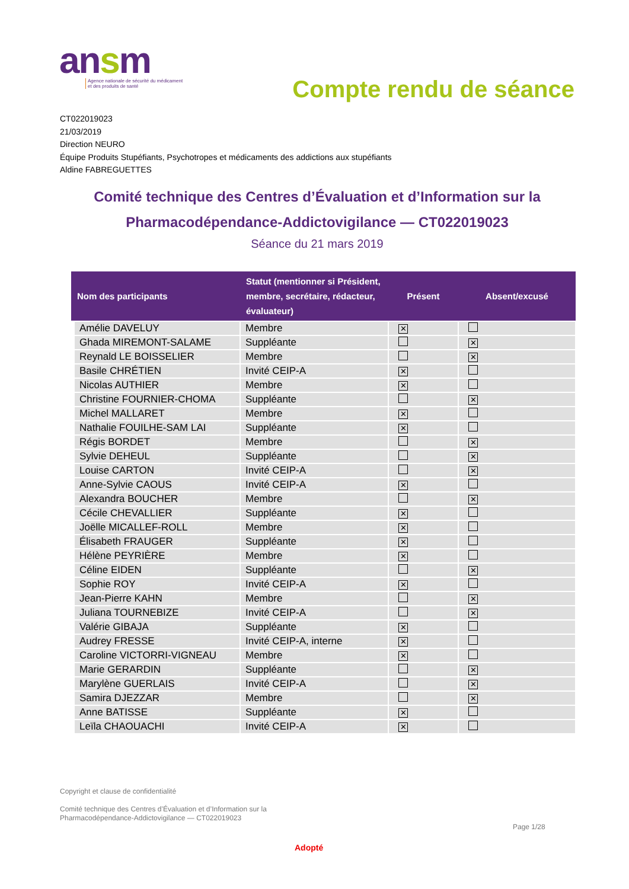ansm
Agence nationale de sécurité du médicament
et des produits de santé
Compte rendu de séance
CT022019023
21/03/2019
Direction NEURO
Équipe Produits Stupéfiants, Psychotropes et médicaments des addictions aux stupéfiants
Aldine FABREGUETTES
Comité technique des Centres d’Évaluation et d’Information sur la Pharmacodépendance-Addictovigilance — CT022019023
Séance du 21 mars 2019
| Nom des participants | Statut (mentionner si Président, membre, secrétaire, rédacteur, évaluateur) | Présent | Absent/excusé |
| --- | --- | --- | --- |
| Amélie DAVELUY | Membre | ✕ | |
| Ghada MIREMONT-SALAME | Suppléante | | ✕ |
| Reynald LE BOISSELIER | Membre | | ✕ |
| Basile CHRÉTIEN | Invité CEIP-A | ✕ | |
| Nicolas AUTHIER | Membre | ✕ | |
| Christine FOURNIER-CHOMA | Suppléante | | ✕ |
| Michel MALLARET | Membre | ✕ | |
| Nathalie FOUILHE-SAM LAI | Suppléante | ✕ | |
| Régis BORDET | Membre | | ✕ |
| Sylvie DEHEUL | Suppléante | | ✕ |
| Louise CARTON | Invité CEIP-A | | ✕ |
| Anne-Sylvie CAOUS | Invité CEIP-A | ✕ | |
| Alexandra BOUCHER | Membre | | ✕ |
| Cécile CHEVALLIER | Suppléante | ✕ | |
| Joëlle MICALLEF-ROLL | Membre | ✕ | |
| Élisabeth FRAUGER | Suppléante | ✕ | |
| Hélène PEYRIÈRE | Membre | ✕ | |
| Céline EIDEN | Suppléante | | ✕ |
| Sophie ROY | Invité CEIP-A | ✕ | |
| Jean-Pierre KAHN | Membre | | ✕ |
| Juliana TOURNEBIZE | Invité CEIP-A | | ✕ |
| Valérie GIBAJA | Suppléante | ✕ | |
| Audrey FRESSE | Invité CEIP-A, interne | ✕ | |
| Caroline VICTORRI-VIGNEAU | Membre | ✕ | |
| Marie GERARDIN | Suppléante | | ✕ |
| Marylène GUERLAIS | Invité CEIP-A | | ✕ |
| Samira DJEZZAR | Membre | | ✕ |
| Anne BATISSE | Suppléante | ✕ | |
| Leïla CHAOUACHI | Invité CEIP-A | ✕ | |
Copyright et clause de confidentialité
Comité technique des Centres d’Évaluation et d’Information sur la
Pharmacodépendance-Addictovigilance — CT022019023
Page 1/28
Adopté